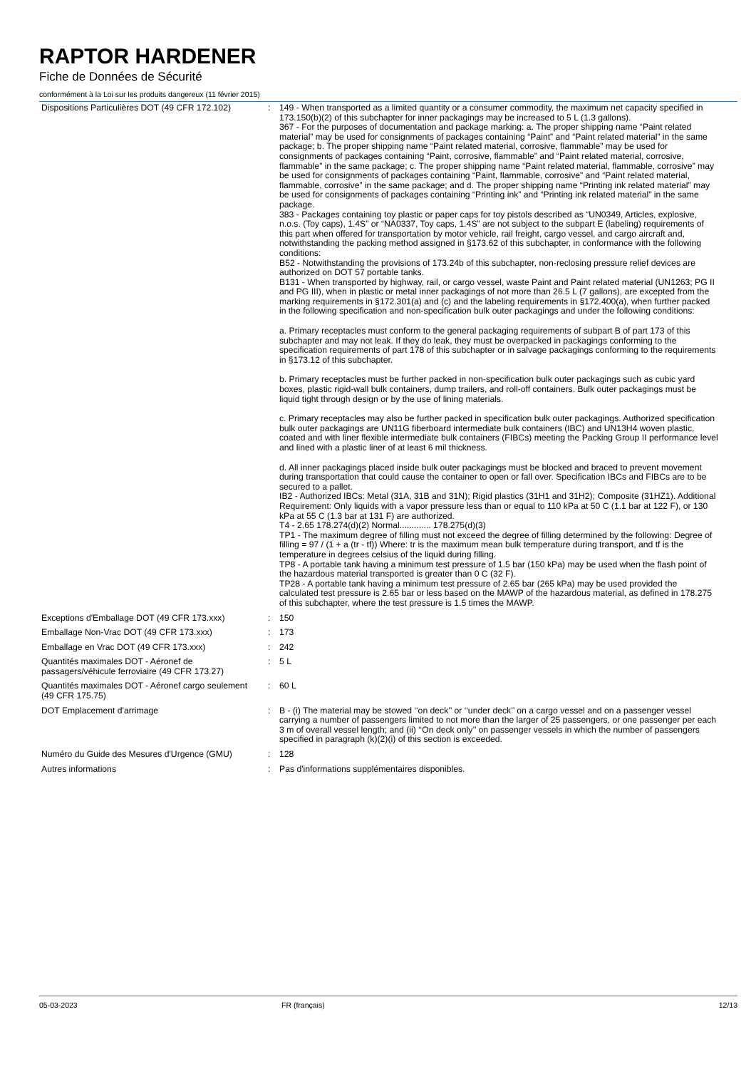RAPTOR HARDENER
Fiche de Données de Sécurité
conformément à la Loi sur les produits dangereux (11 février 2015)
| Dispositions Particulières DOT (49 CFR 172.102) | : | 149 - When transported as a limited quantity or a consumer commodity, the maximum net capacity specified in 173.150(b)(2) of this subchapter for inner packagings may be increased to 5 L (1.3 gallons). 367 - For the purposes of documentation and package marking: a. The proper shipping name “Paint related material” may be used for consignments of packages containing “Paint” and “Paint related material” in the same package; b. The proper shipping name “Paint related material, corrosive, flammable” may be used for consignments of packages containing “Paint, corrosive, flammable” and “Paint related material, corrosive, flammable” in the same package; c. The proper shipping name “Paint related material, flammable, corrosive” may be used for consignments of packages containing “Paint, flammable, corrosive” and “Paint related material, flammable, corrosive” in the same package; and d. The proper shipping name “Printing ink related material” may be used for consignments of packages containing “Printing ink” and “Printing ink related material” in the same package. 383 - Packages containing toy plastic or paper caps for toy pistols described as “UN0349, Articles, explosive, n.o.s. (Toy caps), 1.4S” or “NA0337, Toy caps, 1.4S” are not subject to the subpart E (labeling) requirements of this part when offered for transportation by motor vehicle, rail freight, cargo vessel, and cargo aircraft and, notwithstanding the packing method assigned in §173.62 of this subchapter, in conformance with the following conditions: B52 - Notwithstanding the provisions of 173.24b of this subchapter, non-reclosing pressure relief devices are authorized on DOT 57 portable tanks. B131 - When transported by highway, rail, or cargo vessel, waste Paint and Paint related material (UN1263; PG II and PG III), when in plastic or metal inner packagings of not more than 26.5 L (7 gallons), are excepted from the marking requirements in §172.301(a) and (c) and the labeling requirements in §172.400(a), when further packed in the following specification and non-specification bulk outer packagings and under the following conditions: a. Primary receptacles must conform to the general packaging requirements of subpart B of part 173 of this subchapter and may not leak. If they do leak, they must be overpacked in packagings conforming to the specification requirements of part 178 of this subchapter or in salvage packagings conforming to the requirements in §173.12 of this subchapter. b. Primary receptacles must be further packed in non-specification bulk outer packagings such as cubic yard boxes, plastic rigid-wall bulk containers, dump trailers, and roll-off containers. Bulk outer packagings must be liquid tight through design or by the use of lining materials. c. Primary receptacles may also be further packed in specification bulk outer packagings. Authorized specification bulk outer packagings are UN11G fiberboard intermediate bulk containers (IBC) and UN13H4 woven plastic, coated and with liner flexible intermediate bulk containers (FIBCs) meeting the Packing Group II performance level and lined with a plastic liner of at least 6 mil thickness. d. All inner packagings placed inside bulk outer packagings must be blocked and braced to prevent movement during transportation that could cause the container to open or fall over. Specification IBCs and FIBCs are to be secured to a pallet. IB2 - Authorized IBCs: Metal (31A, 31B and 31N); Rigid plastics (31H1 and 31H2); Composite (31HZ1). Additional Requirement: Only liquids with a vapor pressure less than or equal to 110 kPa at 50 C (1.1 bar at 122 F), or 130 kPa at 55 C (1.3 bar at 131 F) are authorized. T4 - 2.65 178.274(d)(2) Normal............. 178.275(d)(3) TP1 - The maximum degree of filling must not exceed the degree of filling determined by the following: Degree of filling = 97 / (1 + a (tr - tf)) Where: tr is the maximum mean bulk temperature during transport, and tf is the temperature in degrees celsius of the liquid during filling. TP8 - A portable tank having a minimum test pressure of 1.5 bar (150 kPa) may be used when the flash point of the hazardous material transported is greater than 0 C (32 F). TP28 - A portable tank having a minimum test pressure of 2.65 bar (265 kPa) may be used provided the calculated test pressure is 2.65 bar or less based on the MAWP of the hazardous material, as defined in 178.275 of this subchapter, where the test pressure is 1.5 times the MAWP. |
| Exceptions d'Emballage DOT (49 CFR 173.xxx) | : | 150 |
| Emballage Non-Vrac DOT (49 CFR 173.xxx) | : | 173 |
| Emballage en Vrac DOT (49 CFR 173.xxx) | : | 242 |
| Quantités maximales DOT - Aéronef de passagers/véhicule ferroviaire (49 CFR 173.27) | : | 5 L |
| Quantités maximales DOT - Aéronef cargo seulement (49 CFR 175.75) | : | 60 L |
| DOT Emplacement d'arrimage | : | B - (i) The material may be stowed ‘‘on deck’’ or ‘‘under deck’’ on a cargo vessel and on a passenger vessel carrying a number of passengers limited to not more than the larger of 25 passengers, or one passenger per each 3 m of overall vessel length; and (ii) ‘‘On deck only’’ on passenger vessels in which the number of passengers specified in paragraph (k)(2)(i) of this section is exceeded. |
| Numéro du Guide des Mesures d'Urgence (GMU) | : | 128 |
| Autres informations | : | Pas d'informations supplémentaires disponibles. |
05-03-2023 FR (français) 12/13